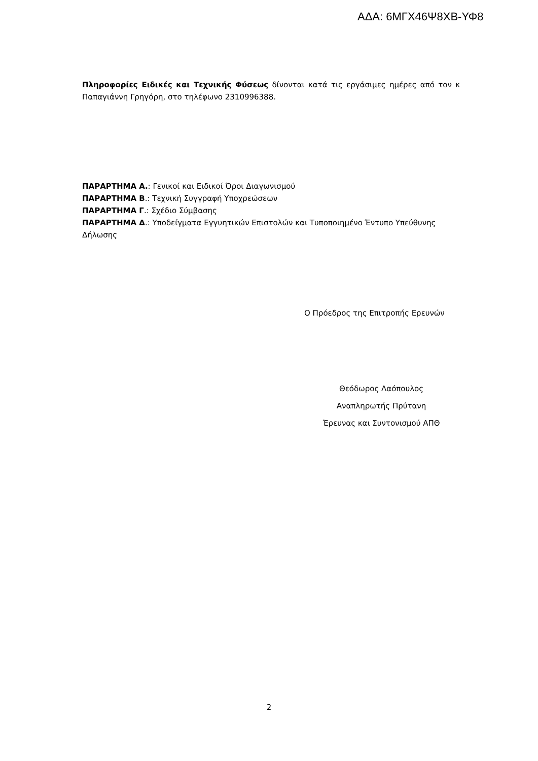ΑΔΑ: 6ΜΓΧ46Ψ8ΧΒ-ΥΦ8
Πληροφορίες Ειδικές και Τεχνικής Φύσεως δίνονται κατά τις εργάσιμες ημέρες από τον κ Παπαγιάννη Γρηγόρη, στο τηλέφωνο 2310996388.
ΠΑΡΑΡΤΗΜΑ Α.: Γενικοί και Ειδικοί Όροι Διαγωνισμού
ΠΑΡΑΡΤΗΜΑ Β.: Τεχνική Συγγραφή Υποχρεώσεων
ΠΑΡΑΡΤΗΜΑ Γ.: Σχέδιο Σύμβασης
ΠΑΡΑΡΤΗΜΑ Δ.: Υποδείγματα Εγγυητικών Επιστολών και Τυποποιημένο Έντυπο Υπεύθυνης Δήλωσης
Ο Πρόεδρος της Επιτροπής Ερευνών
Θεόδωρος Λαόπουλος
Αναπληρωτής Πρύτανη
Έρευνας και Συντονισμού ΑΠΘ
2